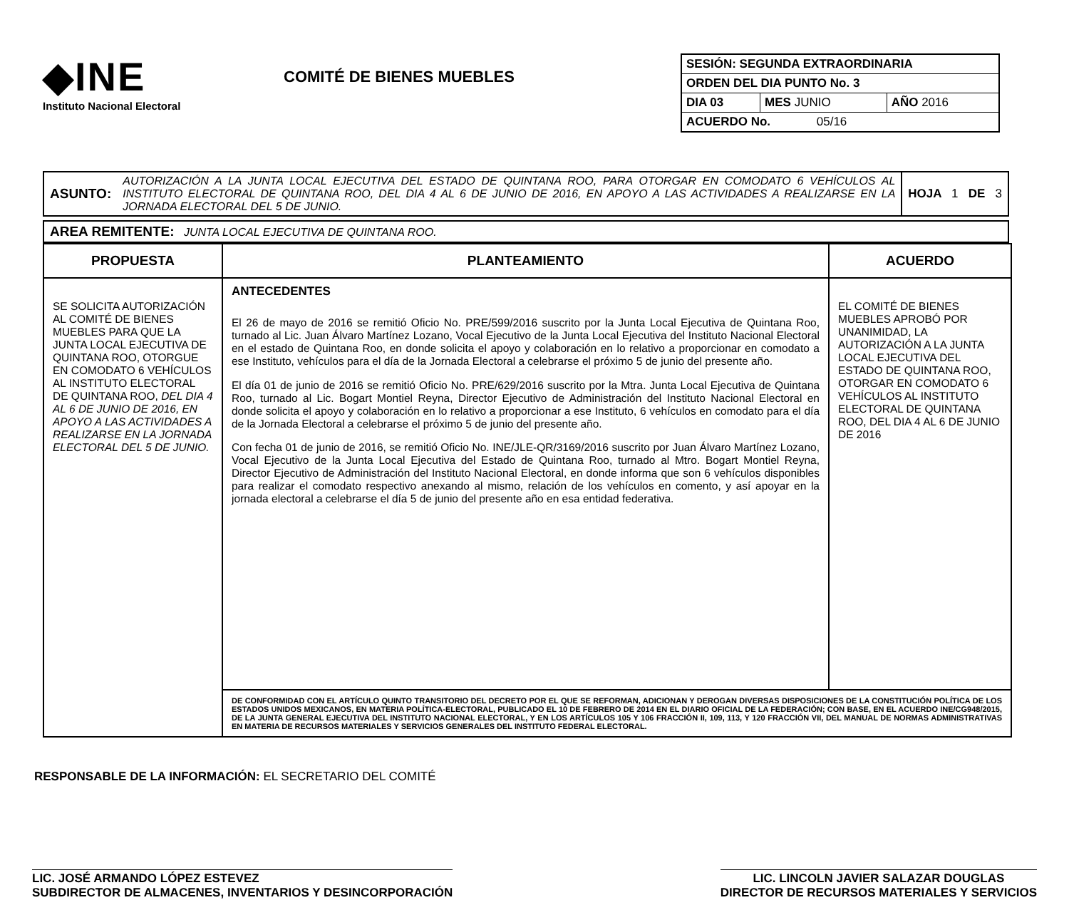◆INE
Instituto Nacional Electoral
COMITÉ DE BIENES MUEBLES
| SESIÓN: SEGUNDA EXTRAORDINARIA | | |
| ORDEN DEL DIA PUNTO No. 3 | | |
| DIA 03 | MES JUNIO | AÑO 2016 |
| ACUERDO No. 05/16 | | |
| ASUNTO: | AUTORIZACIÓN A LA JUNTA LOCAL EJECUTIVA DEL ESTADO DE QUINTANA ROO, PARA OTORGAR EN COMODATO 6 VEHÍCULOS AL INSTITUTO ELECTORAL DE QUINTANA ROO, DEL DIA 4 AL 6 DE JUNIO DE 2016, EN APOYO A LAS ACTIVIDADES A REALIZARSE EN LA JORNADA ELECTORAL DEL 5 DE JUNIO. | HOJA 1 DE 3 |
| AREA REMITENTE: JUNTA LOCAL EJECUTIVA DE QUINTANA ROO. |
| PROPUESTA | PLANTEAMIENTO | ACUERDO |
| --- | --- | --- |
| SE SOLICITA AUTORIZACIÓN AL COMITÉ DE BIENES MUEBLES PARA QUE LA JUNTA LOCAL EJECUTIVA DE QUINTANA ROO, OTORGUE EN COMODATO 6 VEHÍCULOS AL INSTITUTO ELECTORAL DE QUINTANA ROO, DEL DIA 4 AL 6 DE JUNIO DE 2016, EN APOYO A LAS ACTIVIDADES A REALIZARSE EN LA JORNADA ELECTORAL DEL 5 DE JUNIO. | ANTECEDENTES El 26 de mayo de 2016 se remitió Oficio No. PRE/599/2016 suscrito por la Junta Local Ejecutiva de Quintana Roo, turnado al Lic. Juan Álvaro Martínez Lozano, Vocal Ejecutivo de la Junta Local Ejecutiva del Instituto Nacional Electoral en el estado de Quintana Roo, en donde solicita el apoyo y colaboración en lo relativo a proporcionar en comodato a ese Instituto, vehículos para el día de la Jornada Electoral a celebrarse el próximo 5 de junio del presente año. El día 01 de junio de 2016 se remitió Oficio No. PRE/629/2016 suscrito por la Mtra. Junta Local Ejecutiva de Quintana Roo, turnado al Lic. Bogart Montiel Reyna, Director Ejecutivo de Administración del Instituto Nacional Electoral en donde solicita el apoyo y colaboración en lo relativo a proporcionar a ese Instituto, 6 vehículos en comodato para el día de la Jornada Electoral a celebrarse el próximo 5 de junio del presente año. Con fecha 01 de junio de 2016, se remitió Oficio No. INE/JLE-QR/3169/2016 suscrito por Juan Álvaro Martínez Lozano, Vocal Ejecutivo de la Junta Local Ejecutiva del Estado de Quintana Roo, turnado al Mtro. Bogart Montiel Reyna, Director Ejecutivo de Administración del Instituto Nacional Electoral, en donde informa que son 6 vehículos disponibles para realizar el comodato respectivo anexando al mismo, relación de los vehículos en comento, y así apoyar en la jornada electoral a celebrarse el día 5 de junio del presente año en esa entidad federativa. | EL COMITÉ DE BIENES MUEBLES APROBÓ POR UNANIMIDAD, LA AUTORIZACIÓN A LA JUNTA LOCAL EJECUTIVA DEL ESTADO DE QUINTANA ROO, OTORGAR EN COMODATO 6 VEHÍCULOS AL INSTITUTO ELECTORAL DE QUINTANA ROO, DEL DIA 4 AL 6 DE JUNIO DE 2016 |
| | DE CONFORMIDAD CON EL ARTÍCULO QUINTO TRANSITORIO DEL DECRETO POR EL QUE SE REFORMAN, ADICIONAN Y DEROGAN DIVERSAS DISPOSICIONES DE LA CONSTITUCIÓN POLÍTICA DE LOS ESTADOS UNIDOS MEXICANOS, EN MATERIA POLÍTICA-ELECTORAL, PUBLICADO EL 10 DE FEBRERO DE 2014 EN EL DIARIO OFICIAL DE LA FEDERACIÓN; CON BASE, EN EL ACUERDO INE/CG948/2015, DE LA JUNTA GENERAL EJECUTIVA DEL INSTITUTO NACIONAL ELECTORAL, Y EN LOS ARTÍCULOS 105 Y 106 FRACCIÓN II, 109, 113, Y 120 FRACCIÓN VII, DEL MANUAL DE NORMAS ADMINISTRATIVAS EN MATERIA DE RECURSOS MATERIALES Y SERVICIOS GENERALES DEL INSTITUTO FEDERAL ELECTORAL. | |
RESPONSABLE DE LA INFORMACIÓN: EL SECRETARIO DEL COMITÉ
LIC. JOSÉ ARMANDO LÓPEZ ESTEVEZ
SUBDIRECTOR DE ALMACENES, INVENTARIOS Y DESINCORPORACIÓN
LIC. LINCOLN JAVIER SALAZAR DOUGLAS
DIRECTOR DE RECURSOS MATERIALES Y SERVICIOS